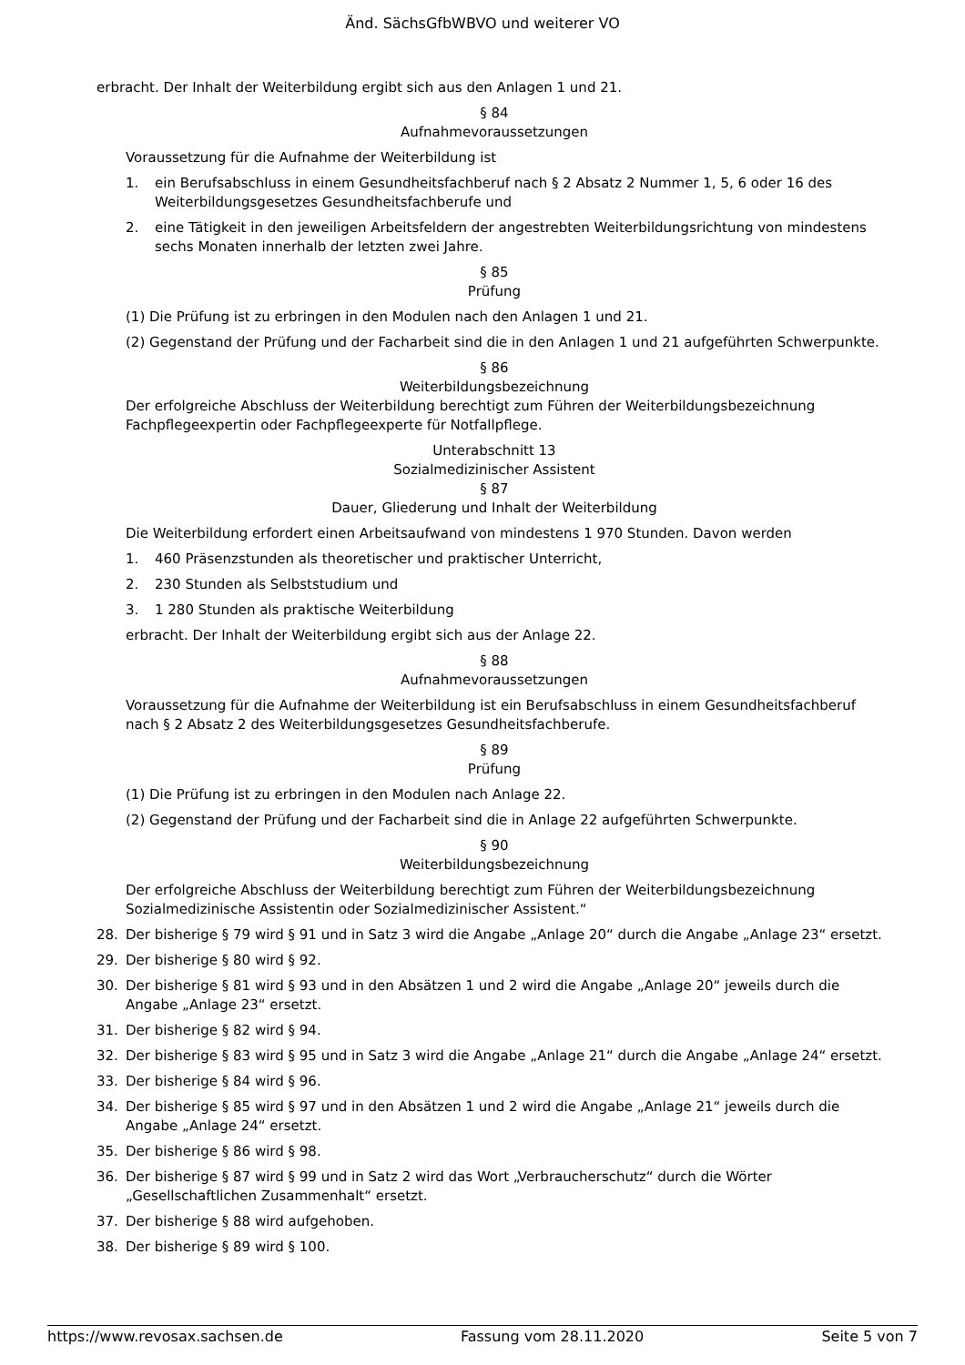Änd. SächsGfbWBVO und weiterer VO
erbracht. Der Inhalt der Weiterbildung ergibt sich aus den Anlagen 1 und 21.
§ 84
Aufnahmevoraussetzungen
Voraussetzung für die Aufnahme der Weiterbildung ist
1. ein Berufsabschluss in einem Gesundheitsfachberuf nach § 2 Absatz 2 Nummer 1, 5, 6 oder 16 des Weiterbildungsgesetzes Gesundheitsfachberufe und
2. eine Tätigkeit in den jeweiligen Arbeitsfeldern der angestrebten Weiterbildungsrichtung von mindestens sechs Monaten innerhalb der letzten zwei Jahre.
§ 85
Prüfung
(1) Die Prüfung ist zu erbringen in den Modulen nach den Anlagen 1 und 21.
(2) Gegenstand der Prüfung und der Facharbeit sind die in den Anlagen 1 und 21 aufgeführten Schwerpunkte.
§ 86
Weiterbildungsbezeichnung
Der erfolgreiche Abschluss der Weiterbildung berechtigt zum Führen der Weiterbildungsbezeichnung Fachpflegeexpertin oder Fachpflegeexperte für Notfallpflege.
Unterabschnitt 13
Sozialmedizinischer Assistent
§ 87
Dauer, Gliederung und Inhalt der Weiterbildung
Die Weiterbildung erfordert einen Arbeitsaufwand von mindestens 1 970 Stunden. Davon werden
1. 460 Präsenzstunden als theoretischer und praktischer Unterricht,
2. 230 Stunden als Selbststudium und
3. 1 280 Stunden als praktische Weiterbildung
erbracht. Der Inhalt der Weiterbildung ergibt sich aus der Anlage 22.
§ 88
Aufnahmevoraussetzungen
Voraussetzung für die Aufnahme der Weiterbildung ist ein Berufsabschluss in einem Gesundheitsfachberuf nach § 2 Absatz 2 des Weiterbildungsgesetzes Gesundheitsfachberufe.
§ 89
Prüfung
(1) Die Prüfung ist zu erbringen in den Modulen nach Anlage 22.
(2) Gegenstand der Prüfung und der Facharbeit sind die in Anlage 22 aufgeführten Schwerpunkte.
§ 90
Weiterbildungsbezeichnung
Der erfolgreiche Abschluss der Weiterbildung berechtigt zum Führen der Weiterbildungsbezeichnung Sozialmedizinische Assistentin oder Sozialmedizinischer Assistent.“
28. Der bisherige § 79 wird § 91 und in Satz 3 wird die Angabe „Anlage 20“ durch die Angabe „Anlage 23“ ersetzt.
29. Der bisherige § 80 wird § 92.
30. Der bisherige § 81 wird § 93 und in den Absätzen 1 und 2 wird die Angabe „Anlage 20“ jeweils durch die Angabe „Anlage 23“ ersetzt.
31. Der bisherige § 82 wird § 94.
32. Der bisherige § 83 wird § 95 und in Satz 3 wird die Angabe „Anlage 21“ durch die Angabe „Anlage 24“ ersetzt.
33. Der bisherige § 84 wird § 96.
34. Der bisherige § 85 wird § 97 und in den Absätzen 1 und 2 wird die Angabe „Anlage 21“ jeweils durch die Angabe „Anlage 24“ ersetzt.
35. Der bisherige § 86 wird § 98.
36. Der bisherige § 87 wird § 99 und in Satz 2 wird das Wort „Verbraucherschutz“ durch die Wörter „Gesellschaftlichen Zusammenhalt“ ersetzt.
37. Der bisherige § 88 wird aufgehoben.
38. Der bisherige § 89 wird § 100.
https://www.revosax.sachsen.de Fassung vom 28.11.2020 Seite 5 von 7